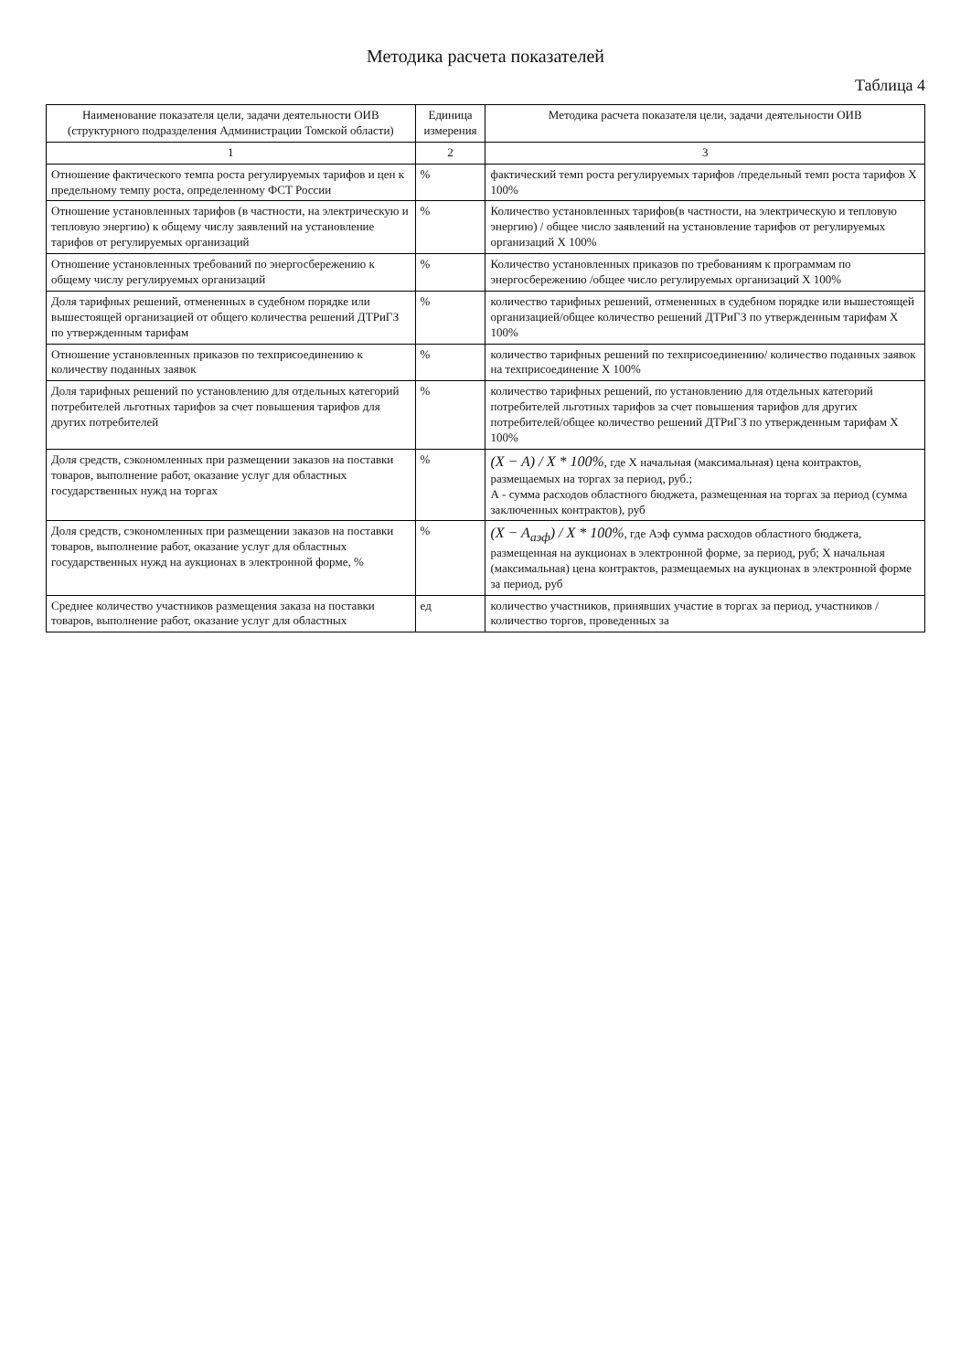Методика расчета показателей
Таблица 4
| Наименование показателя цели, задачи деятельности ОИВ (структурного подразделения Администрации Томской области) | Единица измерения | Методика расчета показателя цели, задачи деятельности ОИВ |
| --- | --- | --- |
| 1 | 2 | 3 |
| Отношение фактического темпа роста регулируемых тарифов и цен к предельному темпу роста, определенному ФСТ России | % | фактический темп роста регулируемых тарифов /предельный темп роста тарифов Х 100% |
| Отношение установленных тарифов (в частности, на электрическую и тепловую энергию) к общему числу заявлений на установление тарифов от регулируемых организаций | % | Количество установленных тарифов(в частности, на электрическую и тепловую энергию) / общее число заявлений на установление тарифов от регулируемых организаций Х 100% |
| Отношение установленных требований по энергосбережению к общему числу регулируемых организаций | % | Количество установленных приказов по требованиям к программам по энергосбережению /общее число регулируемых организаций Х 100% |
| Доля тарифных решений, отмененных в судебном порядке или вышестоящей организацией от общего количества решений ДТРиГЗ по утвержденным тарифам | % | количество тарифных решений, отмененных в судебном порядке или вышестоящей организацией/общее количество решений ДТРиГЗ по утвержденным тарифам Х 100% |
| Отношение установленных приказов по техприсоединению к количеству поданных заявок | % | количество тарифных решений по техприсоединению/ количество поданных заявок на техприсоединение Х 100% |
| Доля тарифных решений по установлению для отдельных категорий потребителей льготных тарифов за счет повышения тарифов для других потребителей | % | количество тарифных решений, по установлению для отдельных категорий потребителей льготных тарифов за счет повышения тарифов для других потребителей/общее количество решений ДТРиГЗ по утвержденным тарифам Х 100% |
| Доля средств, сэкономленных при размещении заказов на поставки товаров, выполнение работ, оказание услуг для областных государственных нужд на торгах | % | (X − A) / X * 100% , где Х начальная (максимальная) цена контрактов, размещаемых на торгах за период, руб.; А - сумма расходов областного бюджета, размещенная на торгах за период (сумма заключенных контрактов), руб |
| Доля средств, сэкономленных при размещении заказов на поставки товаров, выполнение работ, оказание услуг для областных государственных нужд на аукционах в электронной форме, % | % | (X − A<sub>аэф</sub>) / X * 100% , где Аэф сумма расходов областного бюджета, размещенная на аукционах в электронной форме, за период, руб; Х начальная (максимальная) цена контрактов, размещаемых на аукционах в электронной форме за период, руб |
| Среднее количество участников размещения заказа на поставки товаров, выполнение работ, оказание услуг для областных | ед | количество участников, принявших участие в торгах за период, участников / количество торгов, проведенных за |